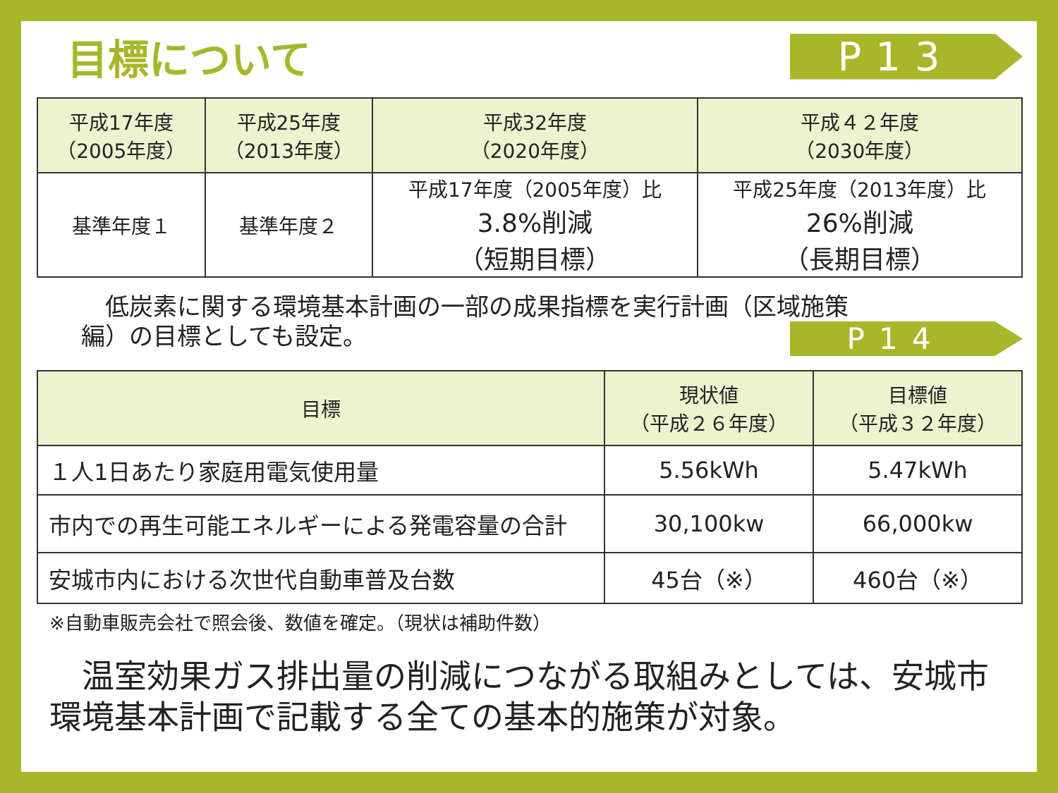目標について P13
| 平成17年度 （2005年度） | 平成25年度 （2013年度） | 平成32年度 （2020年度） | 平成４２年度 （2030年度） |
| --- | --- | --- | --- |
| 基準年度１ | 基準年度２ | 平成17年度（2005年度）比 3.8%削減 （短期目標） | 平成25年度（2013年度）比 26%削減 （長期目標） |
　低炭素に関する環境基本計画の一部の成果指標を実行計画（区域施策
編）の目標としても設定。
P14
| 目標 | 現状値 （平成２６年度） | 目標値 （平成３２年度） |
| --- | --- | --- |
| １人1日あたり家庭用電気使用量 | 5.56kWh | 5.47kWh |
| 市内での再生可能エネルギーによる発電容量の合計 | 30,100kw | 66,000kw |
| 安城市内における次世代自動車普及台数 | 45台（※） | 460台（※） |
※自動車販売会社で照会後、数値を確定。（現状は補助件数）
温室効果ガス排出量の削減につながる取組みとしては、安城市環境基本計画で記載する全ての基本的施策が対象。